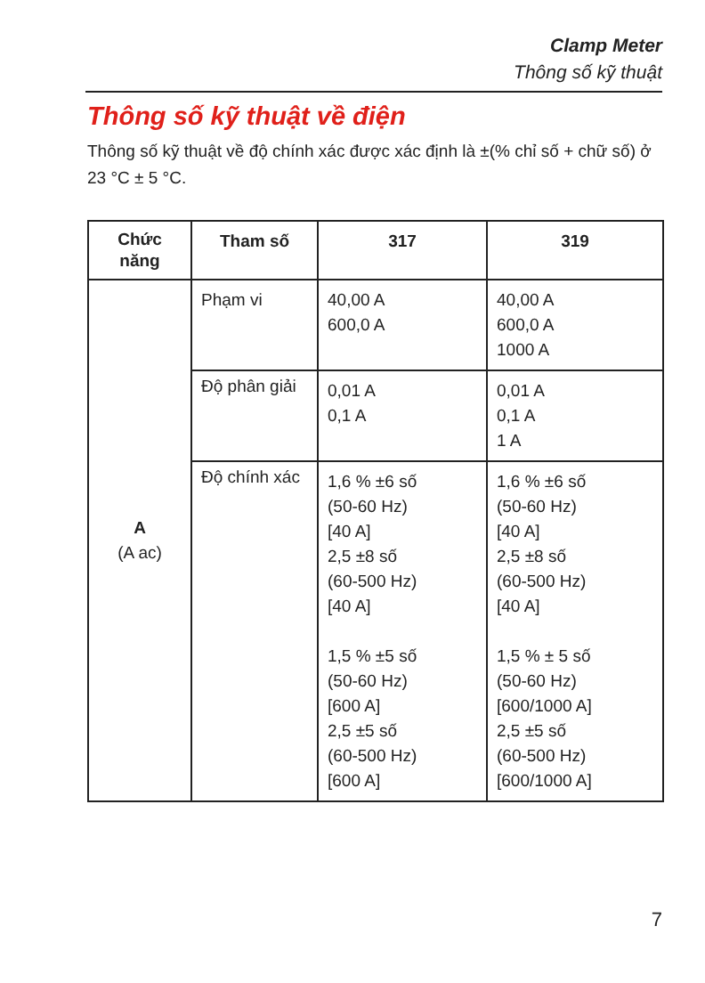Clamp Meter
Thông số kỹ thuật
Thông số kỹ thuật về điện
Thông số kỹ thuật về độ chính xác được xác định là ±(% chỉ số + chữ số) ở 23 °C ± 5 °C.
| Chức năng | Tham số | 317 | 319 |
| --- | --- | --- | --- |
| A (A ac) | Phạm vi | 40,00 A 600,0 A | 40,00 A 600,0 A 1000 A |
| | Độ phân giải | 0,01 A 0,1 A | 0,01 A 0,1 A 1 A |
| | Độ chính xác | 1,6 % ±6 số (50-60 Hz) [40 A] 2,5 ±8 số (60-500 Hz) [40 A] 1,5 % ±5 số (50-60 Hz) [600 A] 2,5 ±5 số (60-500 Hz) [600 A] | 1,6 % ±6 số (50-60 Hz) [40 A] 2,5 ±8 số (60-500 Hz) [40 A] 1,5 % ± 5 số (50-60 Hz) [600/1000 A] 2,5 ±5 số (60-500 Hz) [600/1000 A] |
7